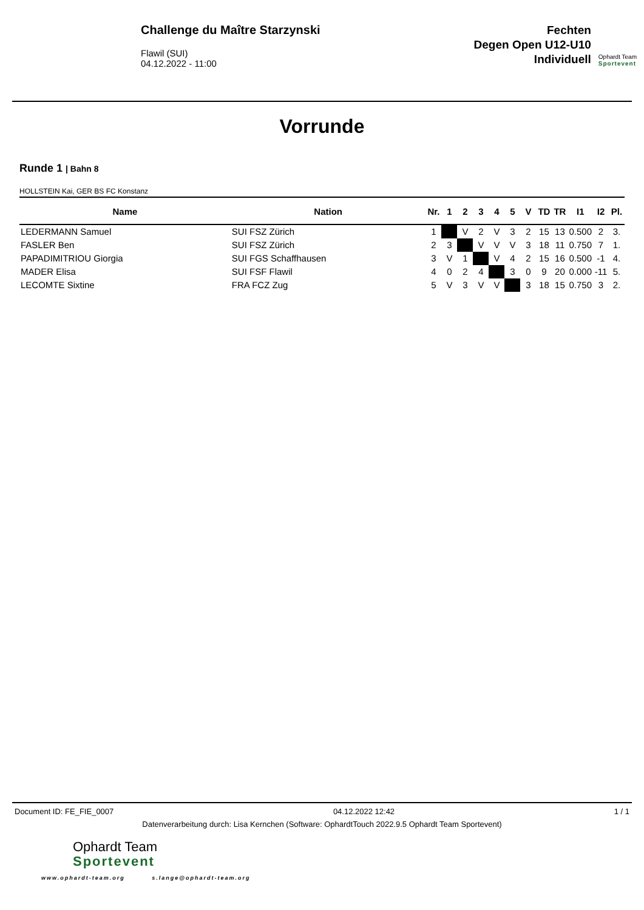Challenge du Maître Starzynski
Flawil (SUI)
04.12.2022 - 11:00
Fechten
Degen Open U12-U10
Individuell
Ophardt Team
Sportevent
Vorrunde
Runde 1 | Bahn 8
HOLLSTEIN Kai, GER BS FC Konstanz
| Name | Nation | Nr. | 1 | 2 | 3 | 4 | 5 | V | TD | TR | I1 | I2 | Pl. |
| --- | --- | --- | --- | --- | --- | --- | --- | --- | --- | --- | --- | --- | --- |
| LEDERMANN Samuel | SUI FSZ Zürich | 1 | | V | 2 | V | 3 | 2 | 15 | 13 | 0.500 | 2 | 3. |
| FASLER Ben | SUI FSZ Zürich | 2 | 3 | | V | V | V | 3 | 18 | 11 | 0.750 | 7 | 1. |
| PAPADIMITRIOU Giorgia | SUI FGS Schaffhausen | 3 | V | 1 | | V | 4 | 2 | 15 | 16 | 0.500 | -1 | 4. |
| MADER Elisa | SUI FSF Flawil | 4 | 0 | 2 | 4 | | 3 | 0 | 9 | 20 | 0.000 | -11 | 5. |
| LECOMTE Sixtine | FRA FCZ Zug | 5 | V | 3 | V | V | | 3 | 18 | 15 | 0.750 | 3 | 2. |
Document ID: FE_FIE_0007 04.12.2022 12:42 1 / 1
Datenverarbeitung durch: Lisa Kernchen (Software: OphardtTouch 2022.9.5 Ophardt Team Sportevent)
Ophardt Team
Sportevent
www.ophardt-team.org s.lange@ophardt-team.org